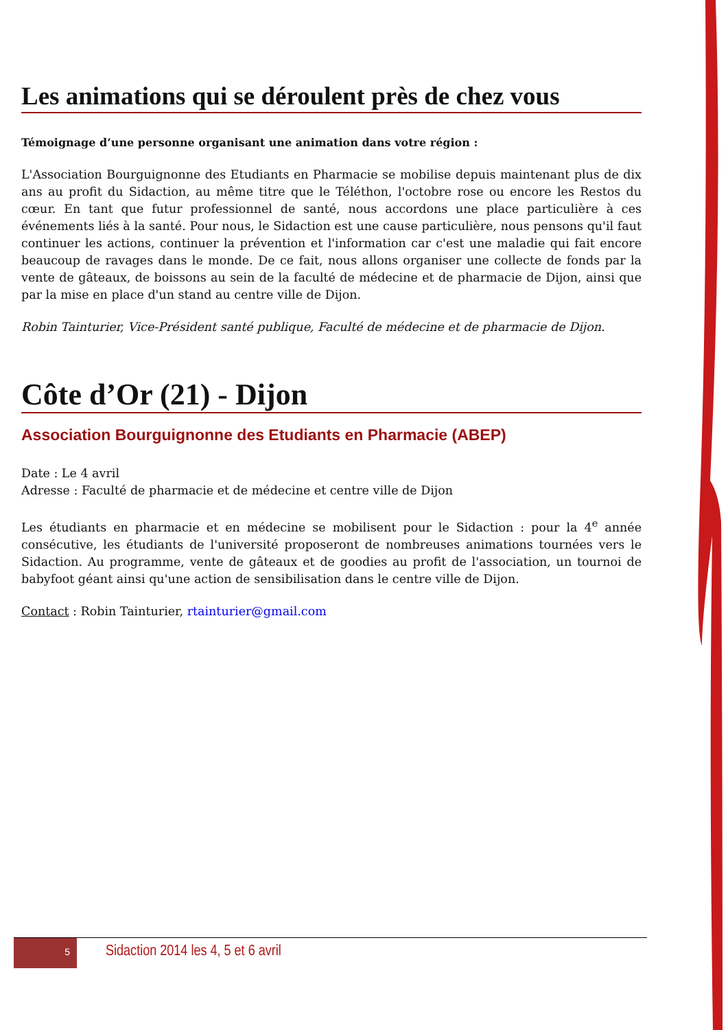Les animations qui se déroulent près de chez vous
Témoignage d’une personne organisant une animation dans votre région :
L'Association Bourguignonne des Etudiants en Pharmacie se mobilise depuis maintenant plus de dix ans au profit du Sidaction, au même titre que le Téléthon, l'octobre rose ou encore les Restos du cœur. En tant que futur professionnel de santé, nous accordons une place particulière à ces événements liés à la santé. Pour nous, le Sidaction est une cause particulière, nous pensons qu'il faut continuer les actions, continuer la prévention et l'information car c'est une maladie qui fait encore beaucoup de ravages dans le monde. De ce fait, nous allons organiser une collecte de fonds par la vente de gâteaux, de boissons au sein de la faculté de médecine et de pharmacie de Dijon, ainsi que par la mise en place d'un stand au centre ville de Dijon.
Robin Tainturier, Vice-Président santé publique, Faculté de médecine et de pharmacie de Dijon.
Côte d’Or (21) - Dijon
Association Bourguignonne des Etudiants en Pharmacie (ABEP)
Date : Le 4 avril
Adresse : Faculté de pharmacie et de médecine et centre ville de Dijon
Les étudiants en pharmacie et en médecine se mobilisent pour le Sidaction : pour la 4<sup>e</sup> année consécutive, les étudiants de l'université proposeront de nombreuses animations tournées vers le Sidaction. Au programme, vente de gâteaux et de goodies au profit de l'association, un tournoi de babyfoot géant ainsi qu'une action de sensibilisation dans le centre ville de Dijon.
Contact : Robin Tainturier, rtainturier@gmail.com
5
Sidaction 2014 les 4, 5 et 6 avril